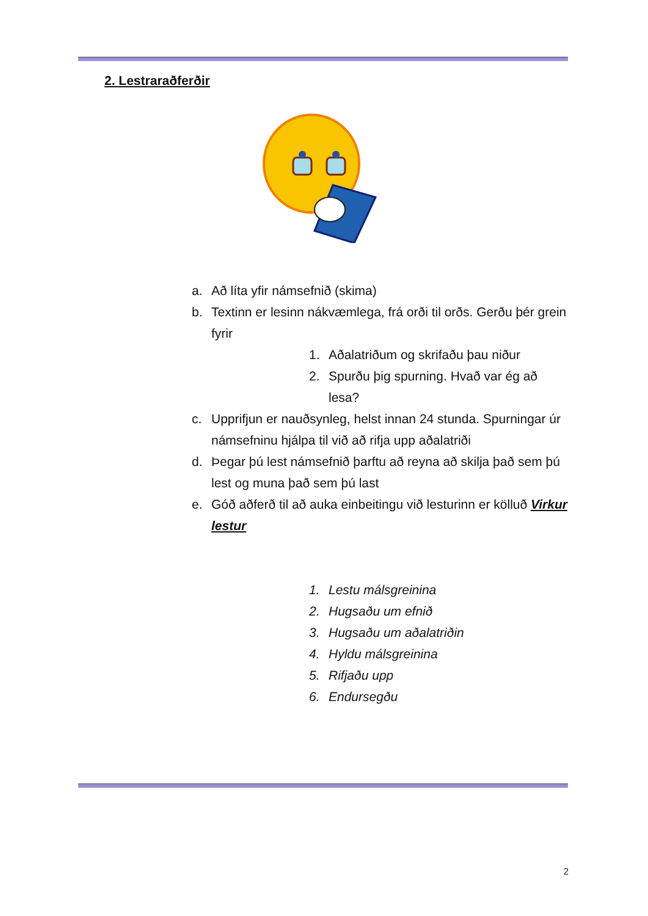2. Lestraraðferðir
a. Að líta yfir námsefnið (skima)
b. Textinn er lesinn nákvæmlega, frá orði til orðs. Gerðu þér grein fyrir
1. Aðalatriðum og skrifaðu þau niður
2. Spurðu þig spurning. Hvað var ég að lesa?
c. Upprifjun er nauðsynleg, helst innan 24 stunda. Spurningar úr námsefninu hjálpa til við að rifja upp aðalatriði
d. Þegar þú lest námsefnið þarftu að reyna að skilja það sem þú lest og muna það sem þú last
e. Góð aðferð til að auka einbeitingu við lesturinn er kölluð Virkur lestur
1. Lestu málsgreinina
2. Hugsaðu um efnið
3. Hugsaðu um aðalatriðin
4. Hyldu málsgreinina
5. Rifjaðu upp
6. Endursegðu
2